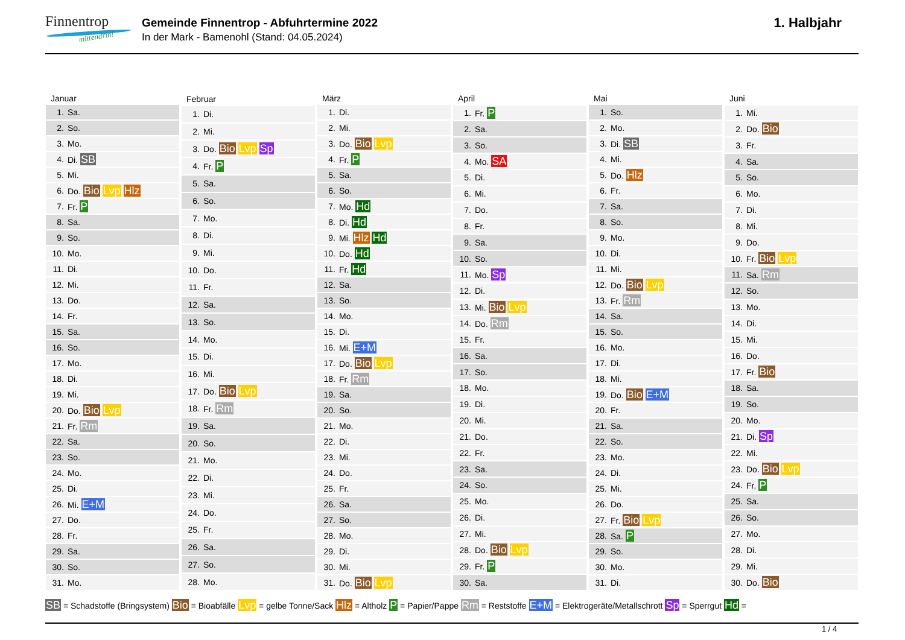Finnentrop
mittendrin!
Gemeinde Finnentrop - Abfuhrtermine 2022
In der Mark - Bamenohl (Stand: 04.05.2024)
1. Halbjahr
| Januar | |
| --- | --- |
| 1. | Sa. |
| 2. | So. |
| 3. | Mo. |
| 4. | Di. SB |
| 5. | Mi. |
| 6. | Do. Bio Lvp Hlz |
| 7. | Fr. P |
| 8. | Sa. |
| 9. | So. |
| 10. | Mo. |
| 11. | Di. |
| 12. | Mi. |
| 13. | Do. |
| 14. | Fr. |
| 15. | Sa. |
| 16. | So. |
| 17. | Mo. |
| 18. | Di. |
| 19. | Mi. |
| 20. | Do. Bio Lvp |
| 21. | Fr. Rm |
| 22. | Sa. |
| 23. | So. |
| 24. | Mo. |
| 25. | Di. |
| 26. | Mi. E+M |
| 27. | Do. |
| 28. | Fr. |
| 29. | Sa. |
| 30. | So. |
| 31. | Mo. |
| Februar | |
| --- | --- |
| 1. | Di. |
| 2. | Mi. |
| 3. | Do. Bio Lvp Sp |
| 4. | Fr. P |
| 5. | Sa. |
| 6. | So. |
| 7. | Mo. |
| 8. | Di. |
| 9. | Mi. |
| 10. | Do. |
| 11. | Fr. |
| 12. | Sa. |
| 13. | So. |
| 14. | Mo. |
| 15. | Di. |
| 16. | Mi. |
| 17. | Do. Bio Lvp |
| 18. | Fr. Rm |
| 19. | Sa. |
| 20. | So. |
| 21. | Mo. |
| 22. | Di. |
| 23. | Mi. |
| 24. | Do. |
| 25. | Fr. |
| 26. | Sa. |
| 27. | So. |
| 28. | Mo. |
| März | |
| --- | --- |
| 1. | Di. |
| 2. | Mi. |
| 3. | Do. Bio Lvp |
| 4. | Fr. P |
| 5. | Sa. |
| 6. | So. |
| 7. | Mo. Hd |
| 8. | Di. Hd |
| 9. | Mi. Hlz Hd |
| 10. | Do. Hd |
| 11. | Fr. Hd |
| 12. | Sa. |
| 13. | So. |
| 14. | Mo. |
| 15. | Di. |
| 16. | Mi. E+M |
| 17. | Do. Bio Lvp |
| 18. | Fr. Rm |
| 19. | Sa. |
| 20. | So. |
| 21. | Mo. |
| 22. | Di. |
| 23. | Mi. |
| 24. | Do. |
| 25. | Fr. |
| 26. | Sa. |
| 27. | So. |
| 28. | Mo. |
| 29. | Di. |
| 30. | Mi. |
| 31. | Do. Bio Lvp |
| April | |
| --- | --- |
| 1. | Fr. P |
| 2. | Sa. |
| 3. | So. |
| 4. | Mo. SA |
| 5. | Di. |
| 6. | Mi. |
| 7. | Do. |
| 8. | Fr. |
| 9. | Sa. |
| 10. | So. |
| 11. | Mo. Sp |
| 12. | Di. |
| 13. | Mi. Bio Lvp |
| 14. | Do. Rm |
| 15. | Fr. |
| 16. | Sa. |
| 17. | So. |
| 18. | Mo. |
| 19. | Di. |
| 20. | Mi. |
| 21. | Do. |
| 22. | Fr. |
| 23. | Sa. |
| 24. | So. |
| 25. | Mo. |
| 26. | Di. |
| 27. | Mi. |
| 28. | Do. Bio Lvp |
| 29. | Fr. P |
| 30. | Sa. |
| Mai | |
| --- | --- |
| 1. | So. |
| 2. | Mo. |
| 3. | Di. SB |
| 4. | Mi. |
| 5. | Do. Hlz |
| 6. | Fr. |
| 7. | Sa. |
| 8. | So. |
| 9. | Mo. |
| 10. | Di. |
| 11. | Mi. |
| 12. | Do. Bio Lvp |
| 13. | Fr. Rm |
| 14. | Sa. |
| 15. | So. |
| 16. | Mo. |
| 17. | Di. |
| 18. | Mi. |
| 19. | Do. Bio E+M |
| 20. | Fr. |
| 21. | Sa. |
| 22. | So. |
| 23. | Mo. |
| 24. | Di. |
| 25. | Mi. |
| 26. | Do. |
| 27. | Fr. Bio Lvp |
| 28. | Sa. P |
| 29. | So. |
| 30. | Mo. |
| 31. | Di. |
| Juni | |
| --- | --- |
| 1. | Mi. |
| 2. | Do. Bio |
| 3. | Fr. |
| 4. | Sa. |
| 5. | So. |
| 6. | Mo. |
| 7. | Di. |
| 8. | Mi. |
| 9. | Do. |
| 10. | Fr. Bio Lvp |
| 11. | Sa. Rm |
| 12. | So. |
| 13. | Mo. |
| 14. | Di. |
| 15. | Mi. |
| 16. | Do. |
| 17. | Fr. Bio |
| 18. | Sa. |
| 19. | So. |
| 20. | Mo. |
| 21. | Di. Sp |
| 22. | Mi. |
| 23. | Do. Bio Lvp |
| 24. | Fr. P |
| 25. | Sa. |
| 26. | So. |
| 27. | Mo. |
| 28. | Di. |
| 29. | Mi. |
| 30. | Do. Bio |
SB = Schadstoffe (Bringsystem) Bio = Bioabfälle Lvp = gelbe Tonne/Sack Hlz = Altholz P = Papier/Pappe Rm = Reststoffe E+M = Elektrogeräte/Metallschrott Sp = Sperrgut Hd =
1 / 4